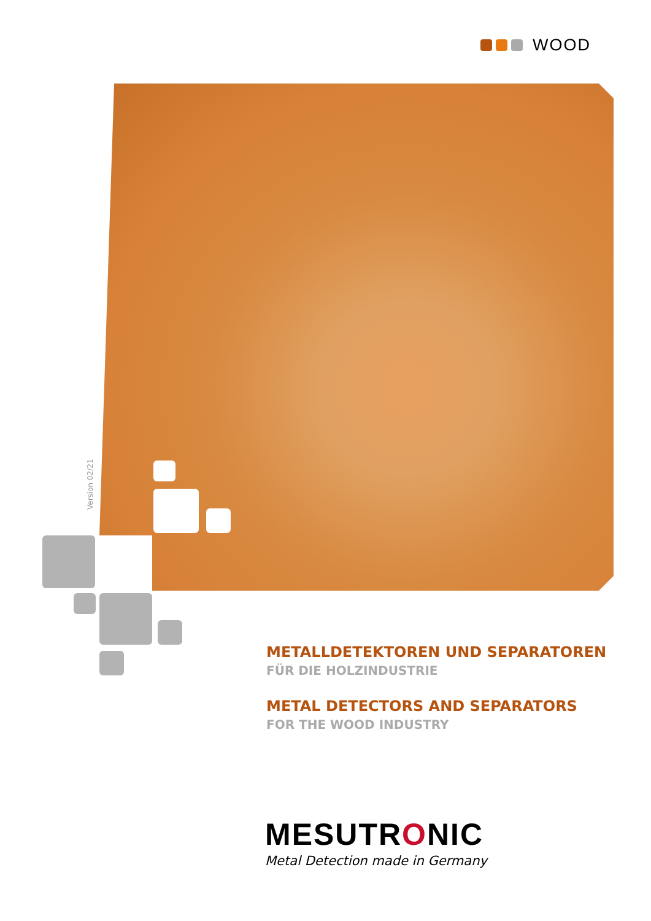WOOD
Version 02/21
METALLDETEKTOREN UND SEPARATOREN
FÜR DIE HOLZINDUSTRIE
METAL DETECTORS AND SEPARATORS
FOR THE WOOD INDUSTRY
MESUTRONIC
Metal Detection made in Germany